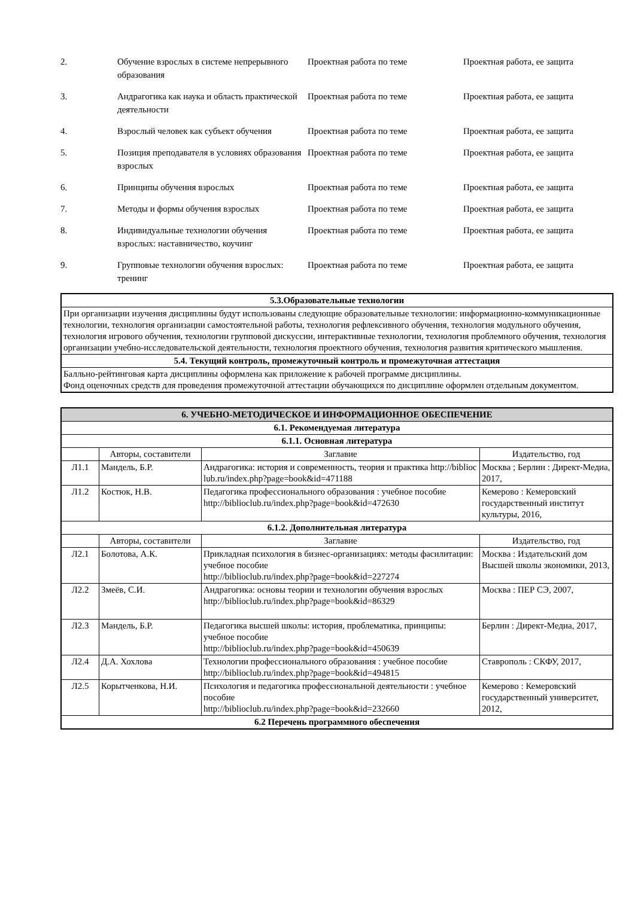| 2. | Обучение взрослых в системе непрерывного образования | Проектная работа по теме | Проектная работа, ее защита |
| 3. | Андрагогика как наука и область практической деятельности | Проектная работа по теме | Проектная работа, ее защита |
| 4. | Взрослый человек как субъект обучения | Проектная работа по теме | Проектная работа, ее защита |
| 5. | Позиция преподавателя в условиях образования взрослых | Проектная работа по теме | Проектная работа, ее защита |
| 6. | Принципы обучения взрослых | Проектная работа по теме | Проектная работа, ее защита |
| 7. | Методы и формы обучения взрослых | Проектная работа по теме | Проектная работа, ее защита |
| 8. | Индивидуальные технологии обучения взрослых: наставничество, коучинг | Проектная работа по теме | Проектная работа, ее защита |
| 9. | Групповые технологии обучения взрослых: тренинг | Проектная работа по теме | Проектная работа, ее защита |
| 5.3.Образовательные технологии |
| --- |
| При организации изучения дисциплины будут использованы следующие образовательные технологии: информационно-коммуникационные технологии, технология организации самостоятельной работы, технология рефлексивного обучения, технология модульного обучения, технология игрового обучения, технологии групповой дискуссии, интерактивные технологии, технология проблемного обучения, технология организации учебно-исследовательской деятельности, технология проектного обучения, технология развития критического мышления. |
| 5.4. Текущий контроль, промежуточный контроль и промежуточная аттестация |
| Балльно-рейтинговая карта дисциплины оформлена как приложение к рабочей программе дисциплины. Фонд оценочных средств для проведения промежуточной аттестации обучающихся по дисциплине оформлен отдельным документом. |
| 6. УЧЕБНО-МЕТОДИЧЕСКОЕ И ИНФОРМАЦИОННОЕ ОБЕСПЕЧЕНИЕ | | | |
| --- | --- | --- | --- |
| 6.1. Рекомендуемая литература | | | |
| 6.1.1. Основная литература | | | |
| | Авторы, составители | Заглавие | Издательство, год |
| Л1.1 | Мандель, Б.Р. | Андрагогика: история и современность, теория и практика http://biblioc lub.ru/index.php?page=book&id=471188 | Москва ; Берлин : Директ-Медиа, 2017, |
| Л1.2 | Костюк, Н.В. | Педагогика профессионального образования : учебное пособие http://biblioclub.ru/index.php?page=book&id=472630 | Кемерово : Кемеровский государственный институт культуры, 2016, |
| 6.1.2. Дополнительная литература | | | |
| | Авторы, составители | Заглавие | Издательство, год |
| Л2.1 | Болотова, А.К. | Прикладная психология в бизнес-организациях: методы фасилитации: учебное пособие http://biblioclub.ru/index.php?page=book&id=227274 | Москва : Издательский дом Высшей школы экономики, 2013, |
| Л2.2 | Змеёв, С.И. | Андрагогика: основы теории и технологии обучения взрослых http://biblioclub.ru/index.php?page=book&id=86329 | Москва : ПЕР СЭ, 2007, |
| Л2.3 | Мандель, Б.Р. | Педагогика высшей школы: история, проблематика, принципы: учебное пособие http://biblioclub.ru/index.php?page=book&id=450639 | Берлин : Директ-Медиа, 2017, |
| Л2.4 | Д.А. Хохлова | Технологии профессионального образования : учебное пособие http://biblioclub.ru/index.php?page=book&id=494815 | Ставрополь : СКФУ, 2017, |
| Л2.5 | Корытченкова, Н.И. | Психология и педагогика профессиональной деятельности : учебное пособие http://biblioclub.ru/index.php?page=book&id=232660 | Кемерово : Кемеровский государственный университет, 2012, |
| 6.2 Перечень программного обеспечения | | | |